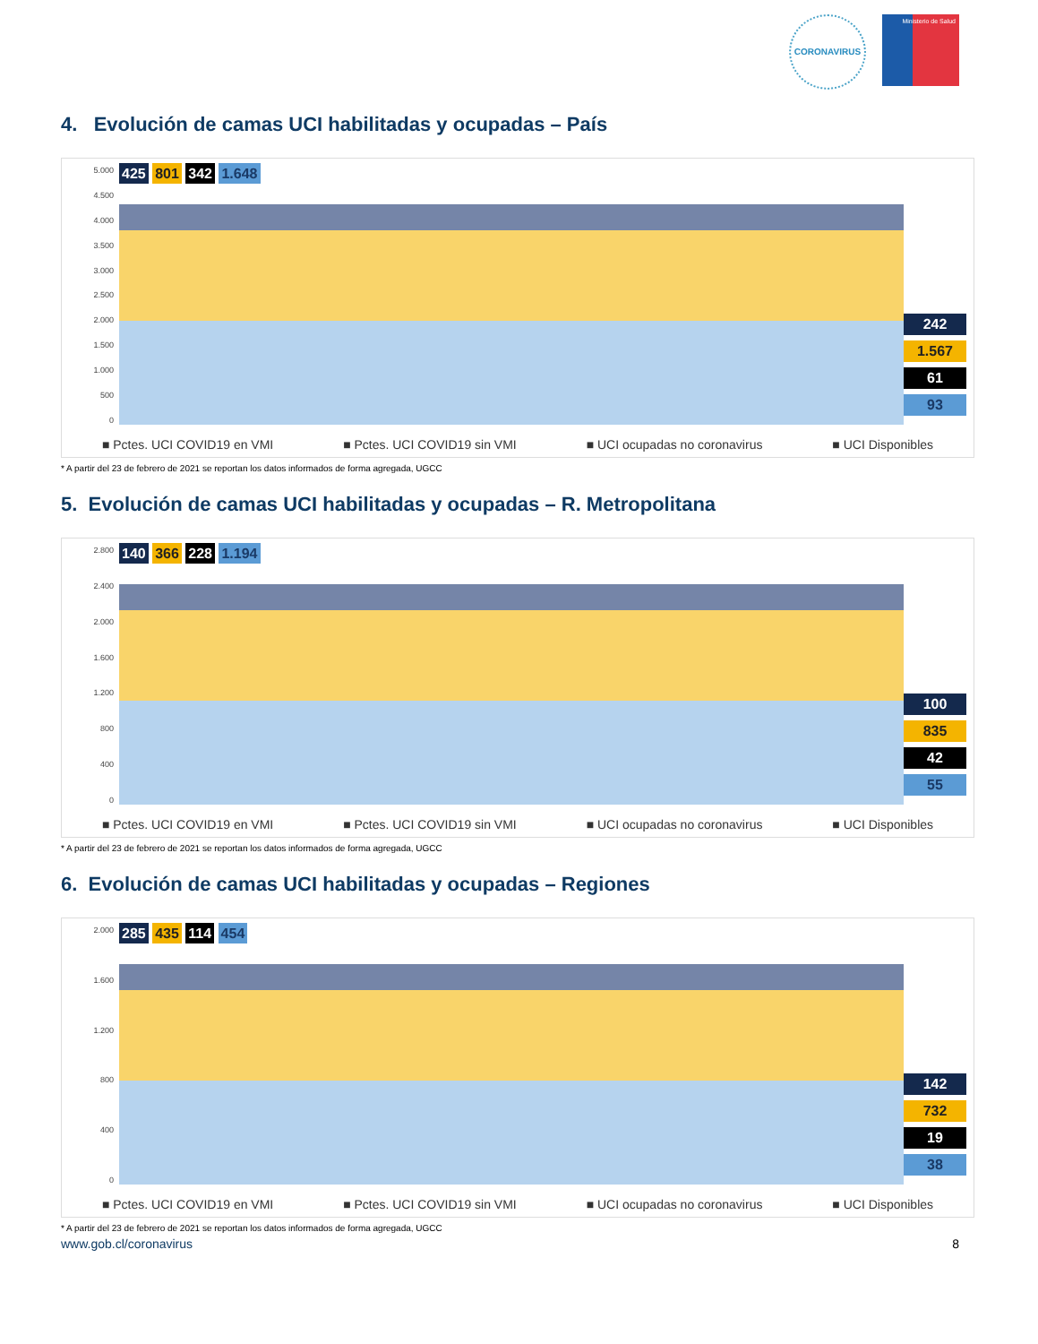CORONAVIRUS
Ministerio de Salud
4. Evolución de camas UCI habilitadas y ocupadas – País
5.000
4.500
4.000
3.500
3.000
2.500
2.000
1.500
1.000
500
0
425 801 342 1.648 242
1.567
61
93
■ Pctes. UCI COVID19 en VMI ■ Pctes. UCI COVID19 sin VMI ■ UCI ocupadas no coronavirus ■ UCI Disponibles
* A partir del 23 de febrero de 2021 se reportan los datos informados de forma agregada, UGCC
5. Evolución de camas UCI habilitadas y ocupadas – R. Metropolitana
2.800
2.400
2.000
1.600
1.200
800
400
0
140 366 228 1.194 100
835
42
55
■ Pctes. UCI COVID19 en VMI ■ Pctes. UCI COVID19 sin VMI ■ UCI ocupadas no coronavirus ■ UCI Disponibles
* A partir del 23 de febrero de 2021 se reportan los datos informados de forma agregada, UGCC
6. Evolución de camas UCI habilitadas y ocupadas – Regiones
2.000
1.600
1.200
800
400
0
285 435 114 454 142
732
19
38
■ Pctes. UCI COVID19 en VMI ■ Pctes. UCI COVID19 sin VMI ■ UCI ocupadas no coronavirus ■ UCI Disponibles
* A partir del 23 de febrero de 2021 se reportan los datos informados de forma agregada, UGCC
www.gob.cl/coronavirus 8